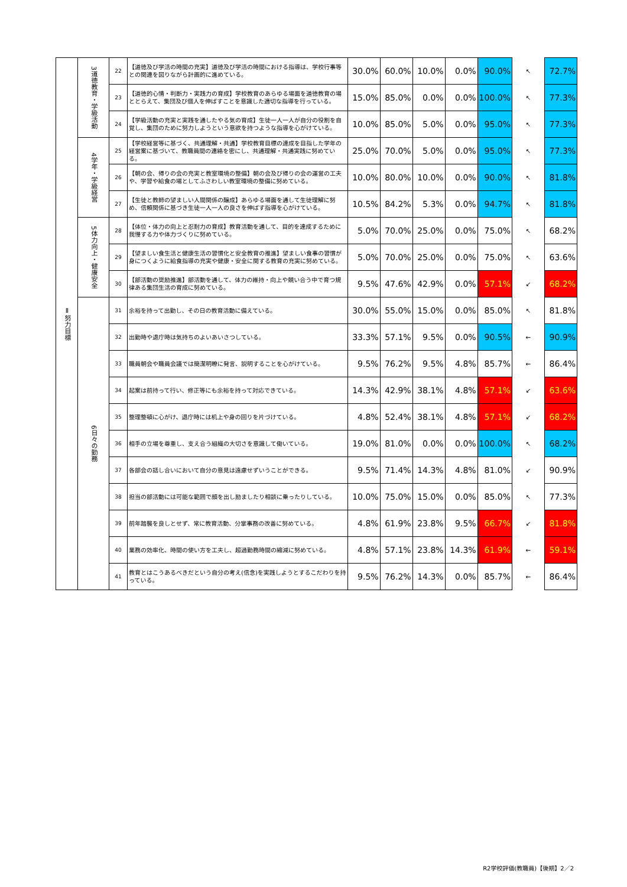| Ⅱ努力目標 | 3道徳教育・学級活動 | 22 | 【道徳及び学活の時間の充実】道徳及び学活の時間における指導は、学校行事等との関連を図りながら計画的に進めている。 | 30.0% | 60.0% | 10.0% | 0.0% | 90.0% | ↖ | 72.7% |
| | | 23 | 【道徳的心情・判断力・実践力の育成】学校教育のあらゆる場面を道徳教育の場ととらえて、集団及び個人を伸ばすことを意識した適切な指導を行っている。 | 15.0% | 85.0% | 0.0% | 0.0% | 100.0% | ↖ | 77.3% |
| | | 24 | 【学級活動の充実と実践を通したやる気の育成】生徒一人一人が自分の役割を自覚し、集団のために努力しようという意欲を持つような指導を心がけている。 | 10.0% | 85.0% | 5.0% | 0.0% | 95.0% | ↖ | 77.3% |
| | 4学年・学級経営 | 25 | 【学校経営等に基づく、共通理解・共通】学校教育目標の達成を目指した学年の経営案に基づいて、教職員間の連絡を密にし、共通理解・共通実践に努めている。 | 25.0% | 70.0% | 5.0% | 0.0% | 95.0% | ↖ | 77.3% |
| | | 26 | 【朝の会、帰りの会の充実と教室環境の整備】朝の会及び帰りの会の運営の工夫や、学習や給食の場としてふさわしい教室環境の整備に努めている。 | 10.0% | 80.0% | 10.0% | 0.0% | 90.0% | ↖ | 81.8% |
| | | 27 | 【生徒と教師の望ましい人間関係の醸成】あらゆる場面を通して生徒理解に努め、信頼関係に基づき生徒一人一人の良さを伸ばす指導を心がけている。 | 10.5% | 84.2% | 5.3% | 0.0% | 94.7% | ↖ | 81.8% |
| | 5体力向上・健康安全 | 28 | 【体位・体力の向上と忍耐力の育成】教育活動を通して、目的を達成するために我慢する力や体力づくりに努めている。 | 5.0% | 70.0% | 25.0% | 0.0% | 75.0% | ↖ | 68.2% |
| | | 29 | 【望ましい食生活と健康生活の習慣化と安全教育の推進】望ましい食事の習慣が身につくように給食指導の充実や健康・安全に関する教育の充実に努めている。 | 5.0% | 70.0% | 25.0% | 0.0% | 75.0% | ↖ | 63.6% |
| | | 30 | 【部活動の奨励推進】部活動を通して、体力の維持・向上や競い合う中で育つ規律ある集団生活の育成に努めている。 | 9.5% | 47.6% | 42.9% | 0.0% | 57.1% | ↙ | 68.2% |
| | 6日々の勤務 | 31 | 余裕を持って出勤し、その日の教育活動に備えている。 | 30.0% | 55.0% | 15.0% | 0.0% | 85.0% | ↖ | 81.8% |
| | | 32 | 出勤時や退庁時は気持ちのよいあいさつしている。 | 33.3% | 57.1% | 9.5% | 0.0% | 90.5% | ← | 90.9% |
| | | 33 | 職員朝会や職員会議では簡潔明瞭に発言、説明することを心がけている。 | 9.5% | 76.2% | 9.5% | 4.8% | 85.7% | ← | 86.4% |
| | | 34 | 起案は前持って行い、修正等にも余裕を持って対応できている。 | 14.3% | 42.9% | 38.1% | 4.8% | 57.1% | ↙ | 63.6% |
| | | 35 | 整理整頓に心がけ、退庁時には机上や身の回りを片づけている。 | 4.8% | 52.4% | 38.1% | 4.8% | 57.1% | ↙ | 68.2% |
| | | 36 | 相手の立場を尊重し、支え合う組織の大切さを意識して働いている。 | 19.0% | 81.0% | 0.0% | 0.0% | 100.0% | ↖ | 68.2% |
| | | 37 | 各部会の話し合いにおいて自分の意見は遠慮せずいうことができる。 | 9.5% | 71.4% | 14.3% | 4.8% | 81.0% | ↙ | 90.9% |
| | | 38 | 担当の部活動には可能な範囲で顔を出し励ましたり相談に乗ったりしている。 | 10.0% | 75.0% | 15.0% | 0.0% | 85.0% | ↖ | 77.3% |
| | | 39 | 前年踏襲を良しとせず、常に教育活動、分掌事務の改善に努めている。 | 4.8% | 61.9% | 23.8% | 9.5% | 66.7% | ↙ | 81.8% |
| | | 40 | 業務の効率化、時間の使い方を工夫し、超過勤務時間の縮減に努めている。 | 4.8% | 57.1% | 23.8% | 14.3% | 61.9% | ← | 59.1% |
| | | 41 | 教育とはこうあるべきだという自分の考え(信念)を実践しようとするこだわりを持っている。 | 9.5% | 76.2% | 14.3% | 0.0% | 85.7% | ← | 86.4% |
R2学校評価(教職員)【後期】2／2